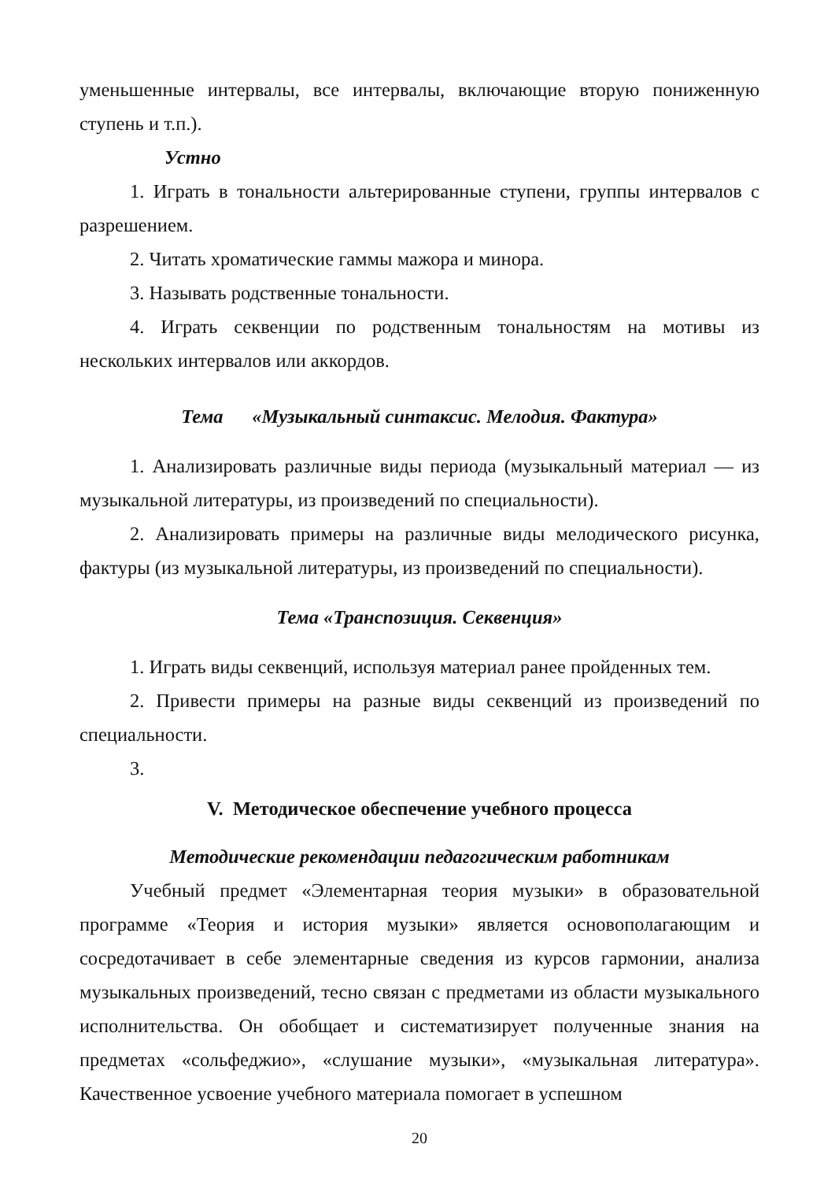уменьшенные интервалы, все интервалы, включающие вторую пониженную ступень и т.п.).
Устно
1. Играть в тональности альтерированные ступени, группы интервалов с разрешением.
2. Читать хроматические гаммы мажора и минора.
3. Называть родственные тональности.
4. Играть секвенции по родственным тональностям на мотивы из нескольких интервалов или аккордов.
Тема «Музыкальный синтаксис. Мелодия. Фактура»
1. Анализировать различные виды периода (музыкальный материал — из музыкальной литературы, из произведений по специальности).
2. Анализировать примеры на различные виды мелодического рисунка, фактуры (из музыкальной литературы, из произведений по специальности).
Тема «Транспозиция. Секвенция»
1. Играть виды секвенций, используя материал ранее пройденных тем.
2. Привести примеры на разные виды секвенций из произведений по специальности.
3.
V. Методическое обеспечение учебного процесса
Методические рекомендации педагогическим работникам
Учебный предмет «Элементарная теория музыки» в образовательной программе «Теория и история музыки» является основополагающим и сосредотачивает в себе элементарные сведения из курсов гармонии, анализа музыкальных произведений, тесно связан с предметами из области музыкального исполнительства. Он обобщает и систематизирует полученные знания на предметах «сольфеджио», «слушание музыки», «музыкальная литература». Качественное усвоение учебного материала помогает в успешном
20